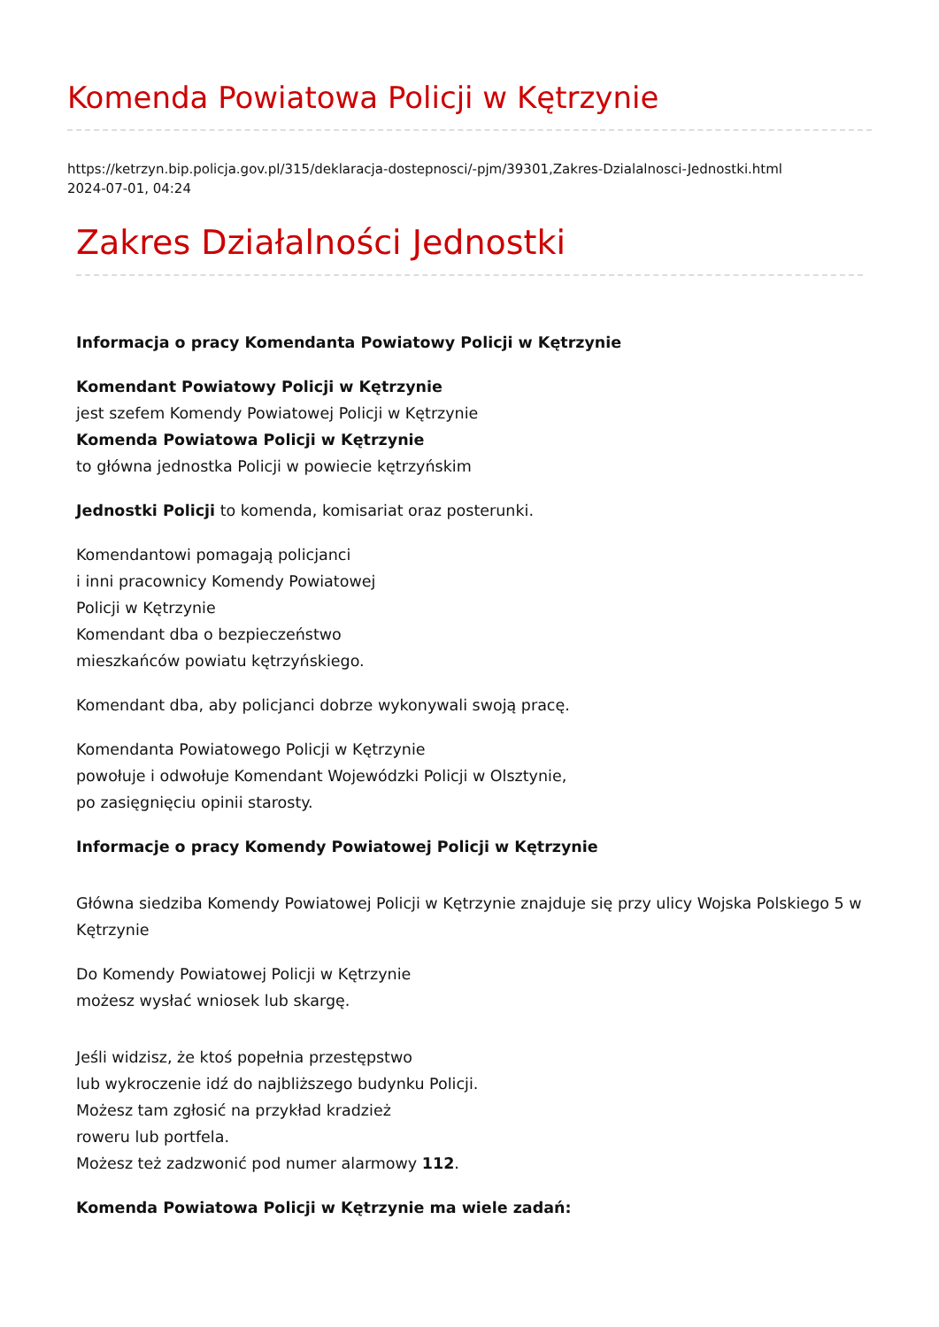Komenda Powiatowa Policji w Kętrzynie
https://ketrzyn.bip.policja.gov.pl/315/deklaracja-dostepnosci/-pjm/39301,Zakres-Dzialalnosci-Jednostki.html
2024-07-01, 04:24
Zakres Działalności Jednostki
Informacja o pracy Komendanta Powiatowy Policji w Kętrzynie
Komendant Powiatowy Policji w Kętrzynie
jest szefem Komendy Powiatowej Policji w Kętrzynie
Komenda Powiatowa Policji w Kętrzynie
to główna jednostka Policji w powiecie kętrzyńskim
Jednostki Policji to komenda, komisariat oraz posterunki.
Komendantowi pomagają policjanci
i inni pracownicy Komendy Powiatowej
Policji w Kętrzynie
Komendant dba o bezpieczeństwo
mieszkańców powiatu kętrzyńskiego.
Komendant dba, aby policjanci dobrze wykonywali swoją pracę.
Komendanta Powiatowego Policji w Kętrzynie
powołuje i odwołuje Komendant Wojewódzki Policji w Olsztynie,
po zasięgnięciu opinii starosty.
Informacje o pracy Komendy Powiatowej Policji w Kętrzynie
Główna siedziba Komendy Powiatowej Policji w Kętrzynie znajduje się przy ulicy Wojska Polskiego 5 w Kętrzynie
Do Komendy Powiatowej Policji w Kętrzynie
możesz wysłać wniosek lub skargę.
Jeśli widzisz, że ktoś popełnia przestępstwo
lub wykroczenie idź do najbliższego budynku Policji.
Możesz tam zgłosić na przykład kradzież
roweru lub portfela.
Możesz też zadzwonić pod numer alarmowy 112.
Komenda Powiatowa Policji w Kętrzynie ma wiele zadań: